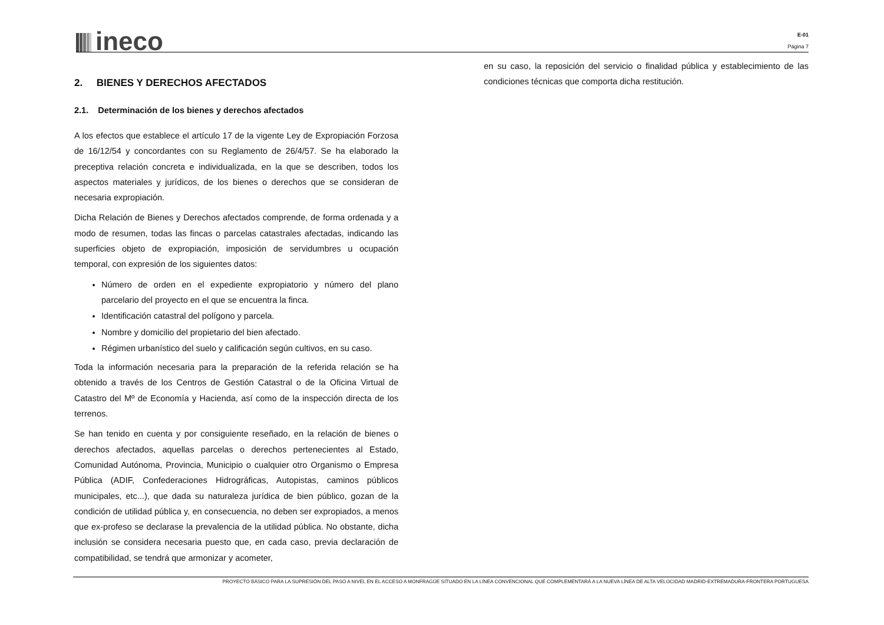ineco
E-01
Página 7
2. BIENES Y DERECHOS AFECTADOS
2.1. Determinación de los bienes y derechos afectados
A los efectos que establece el artículo 17 de la vigente Ley de Expropiación Forzosa de 16/12/54 y concordantes con su Reglamento de 26/4/57. Se ha elaborado la preceptiva relación concreta e individualizada, en la que se describen, todos los aspectos materiales y jurídicos, de los bienes o derechos que se consideran de necesaria expropiación.
Dicha Relación de Bienes y Derechos afectados comprende, de forma ordenada y a modo de resumen, todas las fincas o parcelas catastrales afectadas, indicando las superficies objeto de expropiación, imposición de servidumbres u ocupación temporal, con expresión de los siguientes datos:
Número de orden en el expediente expropiatorio y número del plano parcelario del proyecto en el que se encuentra la finca.
Identificación catastral del polígono y parcela.
Nombre y domicilio del propietario del bien afectado.
Régimen urbanístico del suelo y calificación según cultivos, en su caso.
Toda la información necesaria para la preparación de la referida relación se ha obtenido a través de los Centros de Gestión Catastral o de la Oficina Virtual de Catastro del Mº de Economía y Hacienda, así como de la inspección directa de los terrenos.
Se han tenido en cuenta y por consiguiente reseñado, en la relación de bienes o derechos afectados, aquellas parcelas o derechos pertenecientes al Estado, Comunidad Autónoma, Provincia, Municipio o cualquier otro Organismo o Empresa Pública (ADIF, Confederaciones Hidrográficas, Autopistas, caminos públicos municipales, etc...), que dada su naturaleza jurídica de bien público, gozan de la condición de utilidad pública y, en consecuencia, no deben ser expropiados, a menos que ex-profeso se declarase la prevalencia de la utilidad pública. No obstante, dicha inclusión se considera necesaria puesto que, en cada caso, previa declaración de compatibilidad, se tendrá que armonizar y acometer,
en su caso, la reposición del servicio o finalidad pública y establecimiento de las condiciones técnicas que comporta dicha restitución.
PROYECTO BÁSICO PARA LA SUPRESIÓN DEL PASO A NIVEL EN EL ACCESO A MONFRAGÜE SITUADO EN LA LÍNEA CONVENCIONAL QUE COMPLEMENTARÁ A LA NUEVA LÍNEA DE ALTA VELOCIDAD MADRID-EXTREMADURA-FRONTERA PORTUGUESA